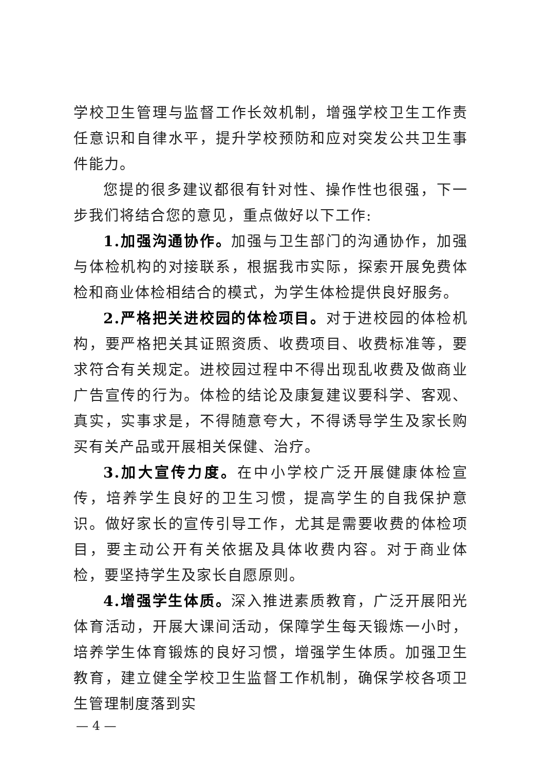学校卫生管理与监督工作长效机制，增强学校卫生工作责任意识和自律水平，提升学校预防和应对突发公共卫生事件能力。
您提的很多建议都很有针对性、操作性也很强，下一步我们将结合您的意见，重点做好以下工作:
1.加强沟通协作。加强与卫生部门的沟通协作，加强与体检机构的对接联系，根据我市实际，探索开展免费体检和商业体检相结合的模式，为学生体检提供良好服务。
2.严格把关进校园的体检项目。对于进校园的体检机构，要严格把关其证照资质、收费项目、收费标准等，要求符合有关规定。进校园过程中不得出现乱收费及做商业广告宣传的行为。体检的结论及康复建议要科学、客观、真实，实事求是，不得随意夸大，不得诱导学生及家长购买有关产品或开展相关保健、治疗。
3.加大宣传力度。在中小学校广泛开展健康体检宣传，培养学生良好的卫生习惯，提高学生的自我保护意识。做好家长的宣传引导工作，尤其是需要收费的体检项目，要主动公开有关依据及具体收费内容。对于商业体检，要坚持学生及家长自愿原则。
4.增强学生体质。深入推进素质教育，广泛开展阳光体育活动，开展大课间活动，保障学生每天锻炼一小时，培养学生体育锻炼的良好习惯，增强学生体质。加强卫生教育，建立健全学校卫生监督工作机制，确保学校各项卫生管理制度落到实
— 4 —